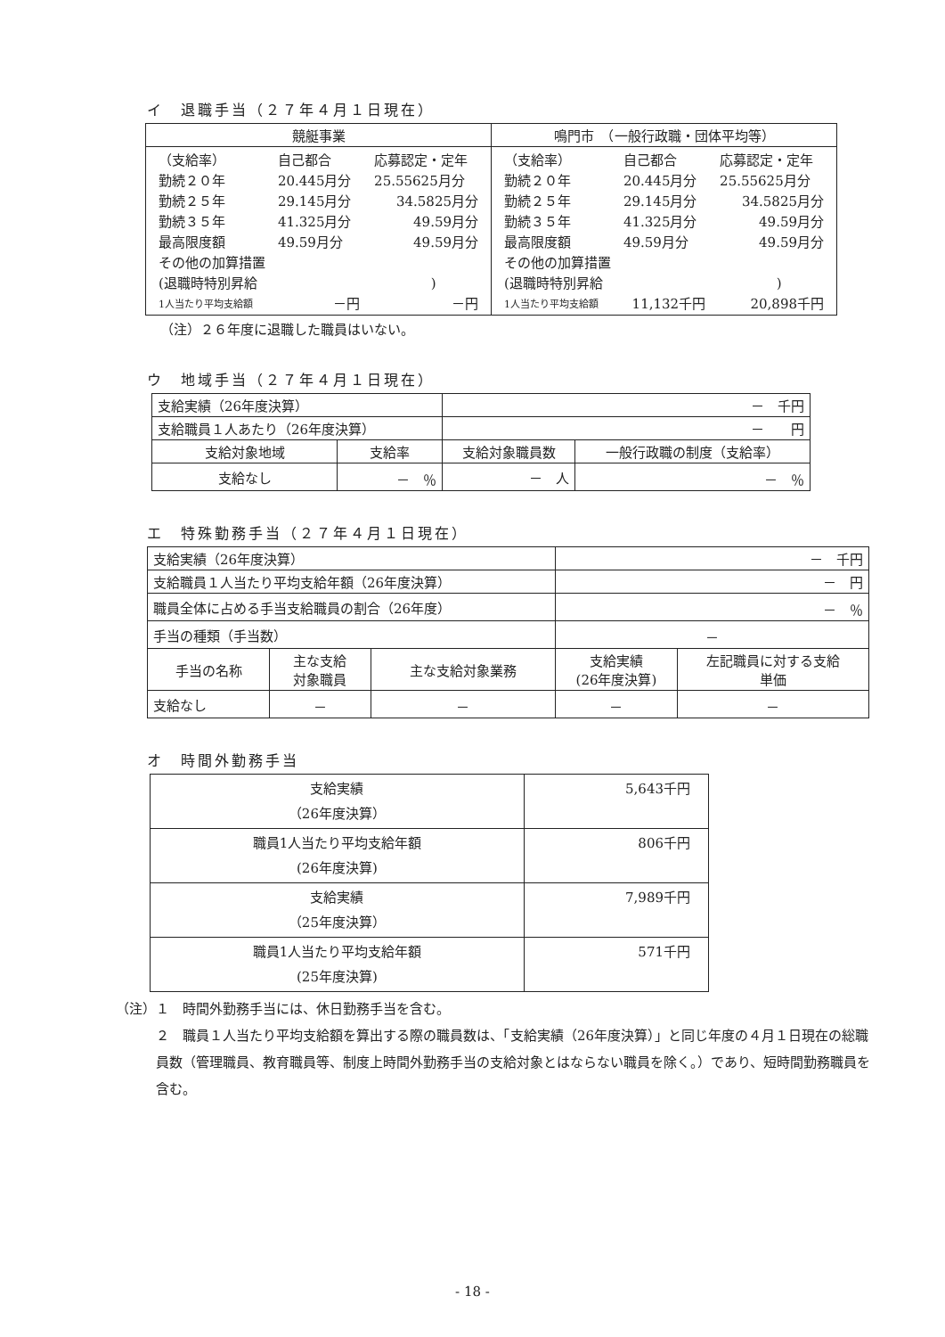イ　退職手当（２７年４月１日現在）
| 競艇事業 | 鳴門市 （一般行政職・団体平均等） |
| --- | --- |
| / （支給率） / 自己都合 / 応募認定・定年 / / 勤続２０年 / 20.445月分 / 25.55625月分 / / 勤続２５年 / 29.145月分 / 34.5825月分 / / 勤続３５年 / 41.325月分 / 49.59月分 / / 最高限度額 / 49.59月分 / 49.59月分 / / その他の加算措置 / / / / (退職時特別昇給 ) / / / / 1人当たり平均支給額 / －円 / －円 / | / （支給率） / 自己都合 / 応募認定・定年 / / 勤続２０年 / 20.445月分 / 25.55625月分 / / 勤続２５年 / 29.145月分 / 34.5825月分 / / 勤続３５年 / 41.325月分 / 49.59月分 / / 最高限度額 / 49.59月分 / 49.59月分 / / その他の加算措置 / / / / (退職時特別昇給 ) / / / / 1人当たり平均支給額 / 11,132千円 / 20,898千円 / |
（注）２６年度に退職した職員はいない。
ウ　地域手当（２７年４月１日現在）
| 支給実績（26年度決算） | | － 千円 | |
| 支給職員１人あたり（26年度決算） | | － 円 | |
| 支給対象地域 | 支給率 | 支給対象職員数 | 一般行政職の制度（支給率） |
| 支給なし | － ％ | － 人 | － ％ |
エ　特殊勤務手当（２７年４月１日現在）
| 支給実績（26年度決算） | | | － 千円 | |
| 支給職員１人当たり平均支給年額（26年度決算） | | | － 円 | |
| 職員全体に占める手当支給職員の割合（26年度） | | | － ％ | |
| 手当の種類（手当数） | | | － | |
| 手当の名称 | 主な支給 対象職員 | 主な支給対象業務 | 支給実績 (26年度決算) | 左記職員に対する支給 単価 |
| 支給なし | － | － | － | － |
オ　時間外勤務手当
| 支給実績 （26年度決算） | 5,643千円 |
| 職員1人当たり平均支給年額 (26年度決算) | 806千円 |
| 支給実績 （25年度決算） | 7,989千円 |
| 職員1人当たり平均支給年額 (25年度決算) | 571千円 |
（注）１　時間外勤務手当には、休日勤務手当を含む。
２　職員１人当たり平均支給額を算出する際の職員数は、「支給実績（26年度決算）」と同じ年度の４月１日現在の総職員数（管理職員、教育職員等、制度上時間外勤務手当の支給対象とはならない職員を除く。）であり、短時間勤務職員を含む。
- 18 -